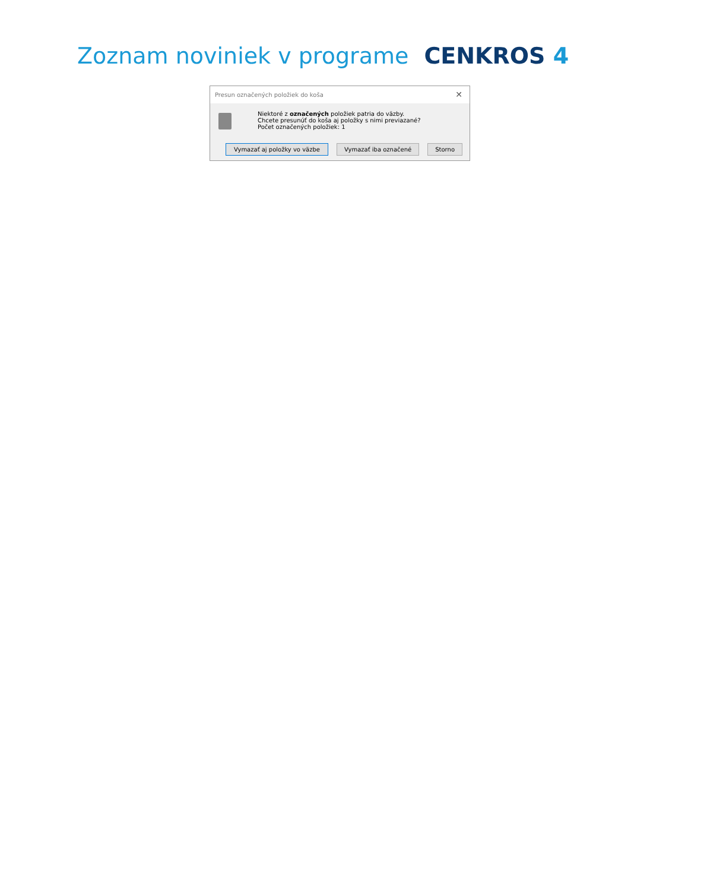Zoznam noviniek v programe CENKROS 4
Presun označených položiek do koša ✕
Niektoré z označených položiek patria do väzby.
Chcete presunúť do koša aj položky s nimi previazané?
Počet označených položiek: 1
Vymazať aj položky vo väzbe Vymazať iba označené Storno